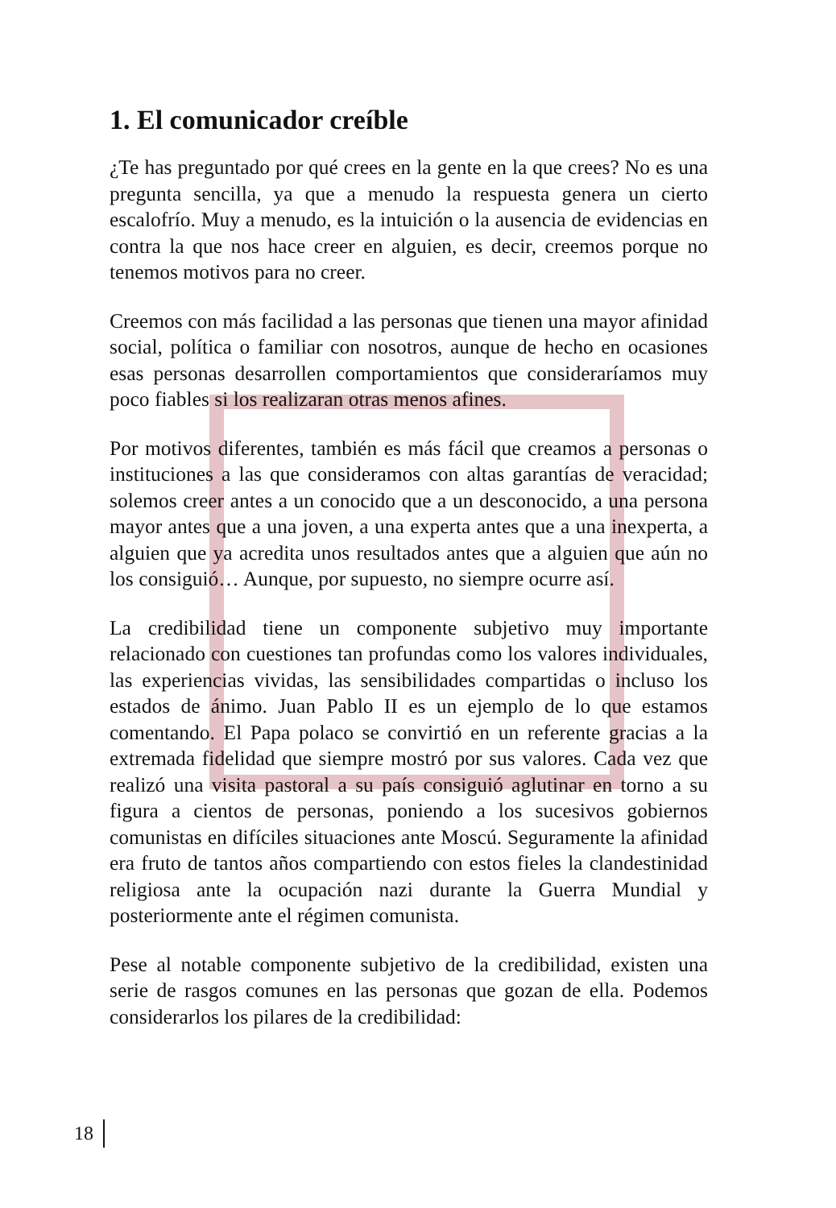1. El comunicador creíble
¿Te has preguntado por qué crees en la gente en la que crees? No es una pregunta sencilla, ya que a menudo la respuesta genera un cierto escalofrío. Muy a menudo, es la intuición o la ausencia de evidencias en contra la que nos hace creer en alguien, es decir, creemos porque no tenemos motivos para no creer.
Creemos con más facilidad a las personas que tienen una mayor afinidad social, política o familiar con nosotros, aunque de hecho en ocasiones esas personas desarrollen comportamientos que consideraríamos muy poco fiables si los realizaran otras menos afines.
Por motivos diferentes, también es más fácil que creamos a personas o instituciones a las que consideramos con altas garantías de veracidad; solemos creer antes a un conocido que a un desconocido, a una persona mayor antes que a una joven, a una experta antes que a una inexperta, a alguien que ya acredita unos resultados antes que a alguien que aún no los consiguió… Aunque, por supuesto, no siempre ocurre así.
La credibilidad tiene un componente subjetivo muy importante relacionado con cuestiones tan profundas como los valores individuales, las experiencias vividas, las sensibilidades compartidas o incluso los estados de ánimo. Juan Pablo II es un ejemplo de lo que estamos comentando. El Papa polaco se convirtió en un referente gracias a la extremada fidelidad que siempre mostró por sus valores. Cada vez que realizó una visita pastoral a su país consiguió aglutinar en torno a su figura a cientos de personas, poniendo a los sucesivos gobiernos comunistas en difíciles situaciones ante Moscú. Seguramente la afinidad era fruto de tantos años compartiendo con estos fieles la clandestinidad religiosa ante la ocupación nazi durante la Guerra Mundial y posteriormente ante el régimen comunista.
Pese al notable componente subjetivo de la credibilidad, existen una serie de rasgos comunes en las personas que gozan de ella. Podemos considerarlos los pilares de la credibilidad:
18